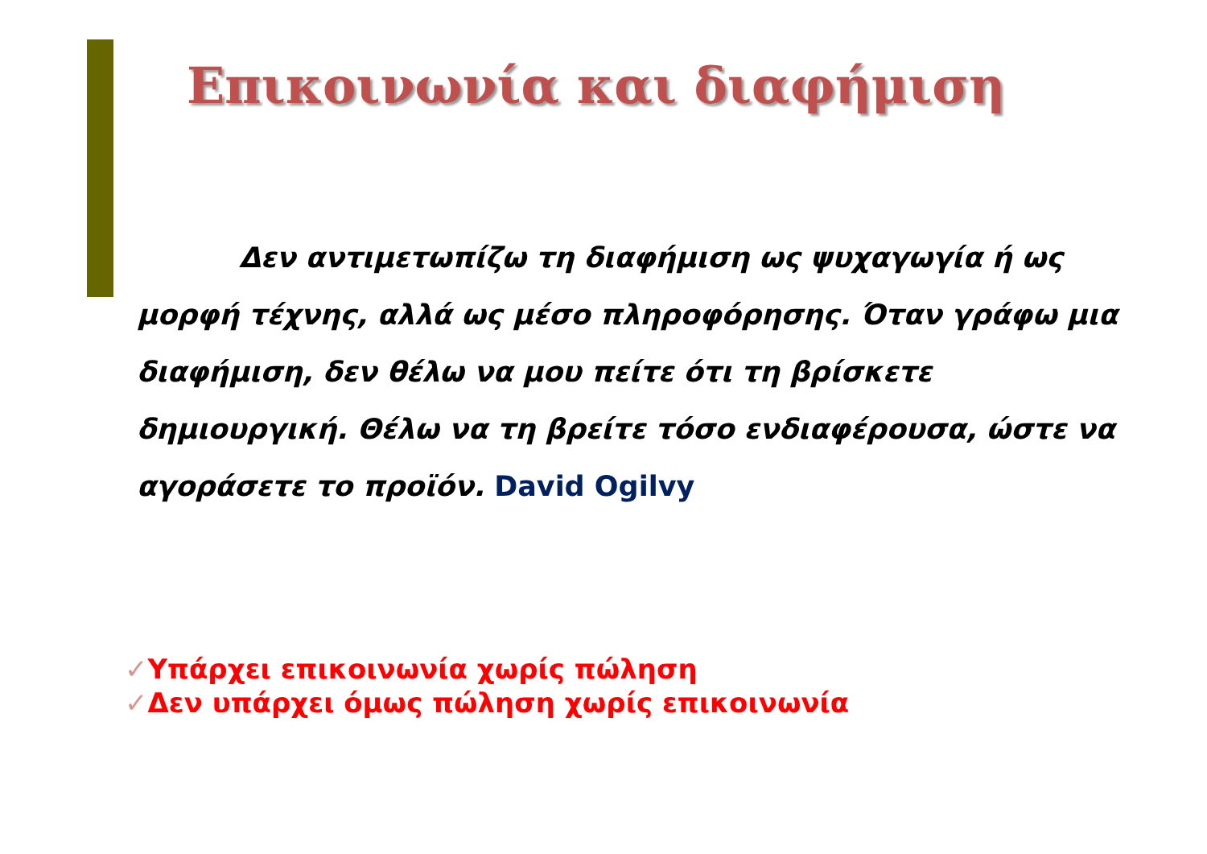Επικοινωνία και διαφήμιση
Δεν αντιμετωπίζω τη διαφήμιση ως ψυχαγωγία ή ως μορφή τέχνης, αλλά ως μέσο πληροφόρησης. Όταν γράφω μια διαφήμιση, δεν θέλω να μου πείτε ότι τη βρίσκετε δημιουργική. Θέλω να τη βρείτε τόσο ενδιαφέρουσα, ώστε να αγοράσετε το προϊόν. David Ogilvy
✓Υπάρχει επικοινωνία χωρίς πώληση
✓Δεν υπάρχει όμως πώληση χωρίς επικοινωνία